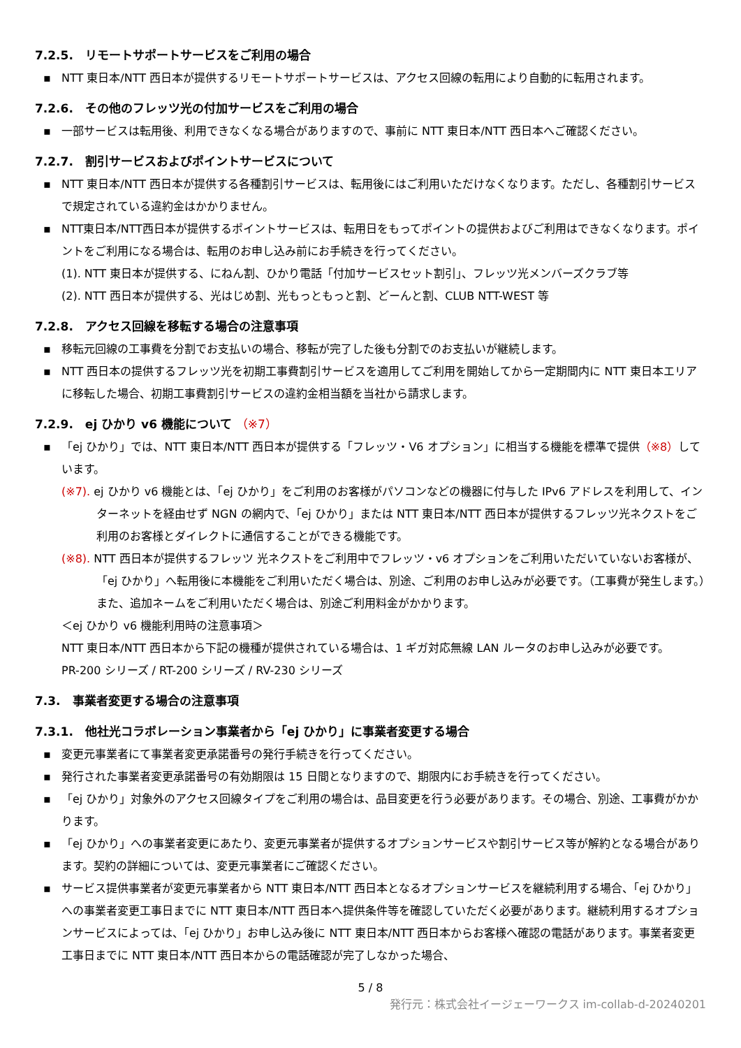7.2.5.　リモートサポートサービスをご利用の場合
▪ NTT 東日本/NTT 西日本が提供するリモートサポートサービスは、アクセス回線の転用により自動的に転用されます。
7.2.6.　その他のフレッツ光の付加サービスをご利用の場合
▪ 一部サービスは転用後、利用できなくなる場合がありますので、事前に NTT 東日本/NTT 西日本へご確認ください。
7.2.7.　割引サービスおよびポイントサービスについて
▪ NTT 東日本/NTT 西日本が提供する各種割引サービスは、転用後にはご利用いただけなくなります。ただし、各種割引サービスで規定されている違約金はかかりません。
▪ NTT東日本/NTT西日本が提供するポイントサービスは、転用日をもってポイントの提供およびご利用はできなくなります。ポイントをご利用になる場合は、転用のお申し込み前にお手続きを行ってください。
(1). NTT 東日本が提供する、にねん割、ひかり電話「付加サービスセット割引」、フレッツ光メンバーズクラブ等
(2). NTT 西日本が提供する、光はじめ割、光もっともっと割、どーんと割、CLUB NTT-WEST 等
7.2.8.　アクセス回線を移転する場合の注意事項
▪ 移転元回線の工事費を分割でお支払いの場合、移転が完了した後も分割でのお支払いが継続します。
▪ NTT 西日本の提供するフレッツ光を初期工事費割引サービスを適用してご利用を開始してから一定期間内に NTT 東日本エリアに移転した場合、初期工事費割引サービスの違約金相当額を当社から請求します。
7.2.9.　ej ひかり v6 機能について （※7）
▪ 「ej ひかり」では、NTT 東日本/NTT 西日本が提供する「フレッツ・V6 オプション」に相当する機能を標準で提供（※8）しています。
(※7). ej ひかり v6 機能とは、「ej ひかり」をご利用のお客様がパソコンなどの機器に付与した IPv6 アドレスを利用して、インターネットを経由せず NGN の網内で、「ej ひかり」または NTT 東日本/NTT 西日本が提供するフレッツ光ネクストをご利用のお客様とダイレクトに通信することができる機能です。
(※8). NTT 西日本が提供するフレッツ 光ネクストをご利用中でフレッツ・v6 オプションをご利用いただいていないお客様が、「ej ひかり」へ転用後に本機能をご利用いただく場合は、別途、ご利用のお申し込みが必要です。（工事費が発生します。）また、追加ネームをご利用いただく場合は、別途ご利用料金がかかります。
＜ej ひかり v6 機能利用時の注意事項＞
NTT 東日本/NTT 西日本から下記の機種が提供されている場合は、1 ギガ対応無線 LAN ルータのお申し込みが必要です。
PR-200 シリーズ / RT-200 シリーズ / RV-230 シリーズ
7.3.　事業者変更する場合の注意事項
7.3.1.　他社光コラボレーション事業者から「ej ひかり」に事業者変更する場合
▪ 変更元事業者にて事業者変更承諾番号の発行手続きを行ってください。
▪ 発行された事業者変更承諾番号の有効期限は 15 日間となりますので、期限内にお手続きを行ってください。
▪ 「ej ひかり」対象外のアクセス回線タイプをご利用の場合は、品目変更を行う必要があります。その場合、別途、工事費がかかります。
▪ 「ej ひかり」への事業者変更にあたり、変更元事業者が提供するオプションサービスや割引サービス等が解約となる場合があります。契約の詳細については、変更元事業者にご確認ください。
▪ サービス提供事業者が変更元事業者から NTT 東日本/NTT 西日本となるオプションサービスを継続利用する場合、「ej ひかり」への事業者変更工事日までに NTT 東日本/NTT 西日本へ提供条件等を確認していただく必要があります。継続利用するオプションサービスによっては、「ej ひかり」お申し込み後に NTT 東日本/NTT 西日本からお客様へ確認の電話があります。事業者変更工事日までに NTT 東日本/NTT 西日本からの電話確認が完了しなかった場合、
5 / 8
発行元：株式会社イージェーワークス im-collab-d-20240201